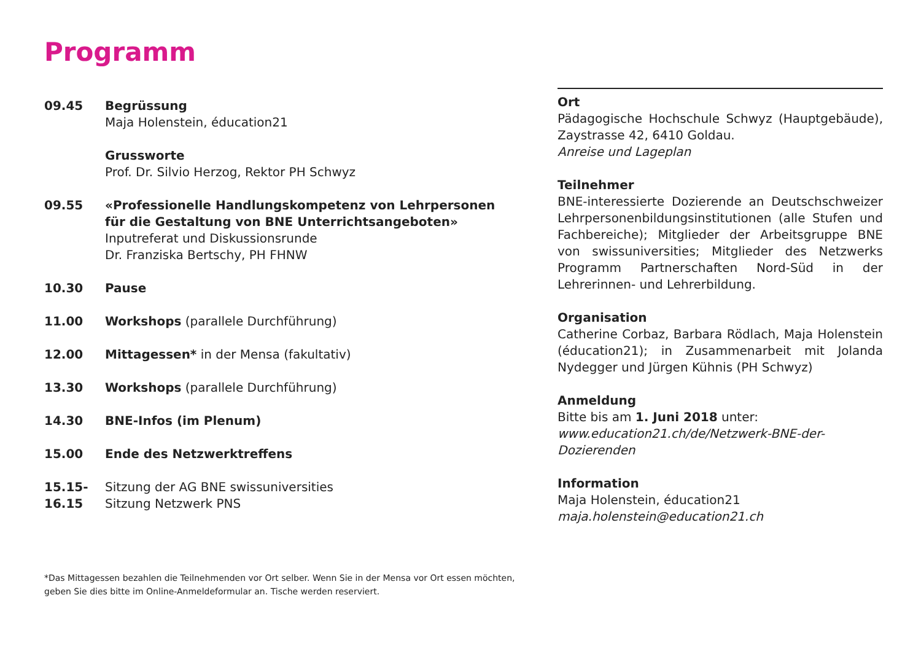Programm
09.45 Begrüssung
Maja Holenstein, éducation21
Grussworte
Prof. Dr. Silvio Herzog, Rektor PH Schwyz
09.55 «Professionelle Handlungskompetenz von Lehrpersonen für die Gestaltung von BNE Unterrichtsangeboten»
Inputreferat und Diskussionsrunde
Dr. Franziska Bertschy, PH FHNW
10.30 Pause
11.00 Workshops (parallele Durchführung)
12.00 Mittagessen* in der Mensa (fakultativ)
13.30 Workshops (parallele Durchführung)
14.30 BNE-Infos (im Plenum)
15.00 Ende des Netzwerktreffens
15.15-
16.15
Sitzung der AG BNE swissuniversities
Sitzung Netzwerk PNS
Ort
Pädagogische Hochschule Schwyz (Hauptgebäude), Zaystrasse 42, 6410 Goldau.
Anreise und Lageplan
Teilnehmer
BNE-interessierte Dozierende an Deutschschweizer Lehrpersonenbildungsinstitutionen (alle Stufen und Fachbereiche); Mitglieder der Arbeitsgruppe BNE von swissuniversities; Mitglieder des Netzwerks Programm Partnerschaften Nord-Süd in der Lehrerinnen- und Lehrerbildung.
Organisation
Catherine Corbaz, Barbara Rödlach, Maja Holenstein (éducation21); in Zusammenarbeit mit Jolanda Nydegger und Jürgen Kühnis (PH Schwyz)
Anmeldung
Bitte bis am 1. Juni 2018 unter:
www.education21.ch/de/Netzwerk-BNE-der-Dozierenden
Information
Maja Holenstein, éducation21
maja.holenstein@education21.ch
*Das Mittagessen bezahlen die Teilnehmenden vor Ort selber. Wenn Sie in der Mensa vor Ort essen möchten,
geben Sie dies bitte im Online-Anmeldeformular an. Tische werden reserviert.